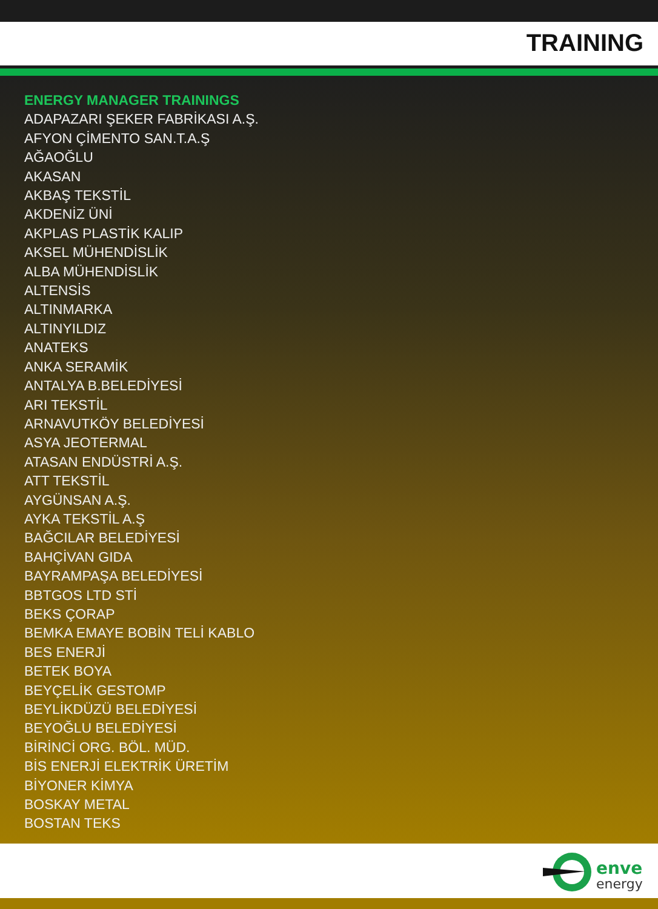TRAINING
ENERGY MANAGER TRAININGS
ADAPAZARI ŞEKER FABRİKASI A.Ş.
AFYON ÇİMENTO SAN.T.A.Ş
AĞAOĞLU
AKASAN
AKBAŞ TEKSTİL
AKDENİZ ÜNİ
AKPLAS PLASTİK KALIP
AKSEL MÜHENDİSLİK
ALBA MÜHENDİSLİK
ALTENSİS
ALTINMARKA
ALTINYILDIZ
ANATEKS
ANKA SERAMİK
ANTALYA B.BELEDİYESİ
ARI TEKSTİL
ARNAVUTKÖY BELEDİYESİ
ASYA JEOTERMAL
ATASAN ENDÜSTRİ A.Ş.
ATT TEKSTİL
AYGÜNSAN A.Ş.
AYKA TEKSTİL A.Ş
BAĞCILAR BELEDİYESİ
BAHÇİVAN GIDA
BAYRAMPAŞA BELEDİYESİ
BBTGOS LTD STİ
BEKS ÇORAP
BEMKA EMAYE BOBİN TELİ KABLO
BES ENERJİ
BETEK BOYA
BEYÇELİK GESTOMP
BEYLİKDÜZÜ BELEDİYESİ
BEYOĞLU BELEDİYESİ
BİRİNCİ ORG. BÖL. MÜD.
BİS ENERJİ ELEKTRİK ÜRETİM
BİYONER KİMYA
BOSKAY METAL
BOSTAN TEKS
enve
energy